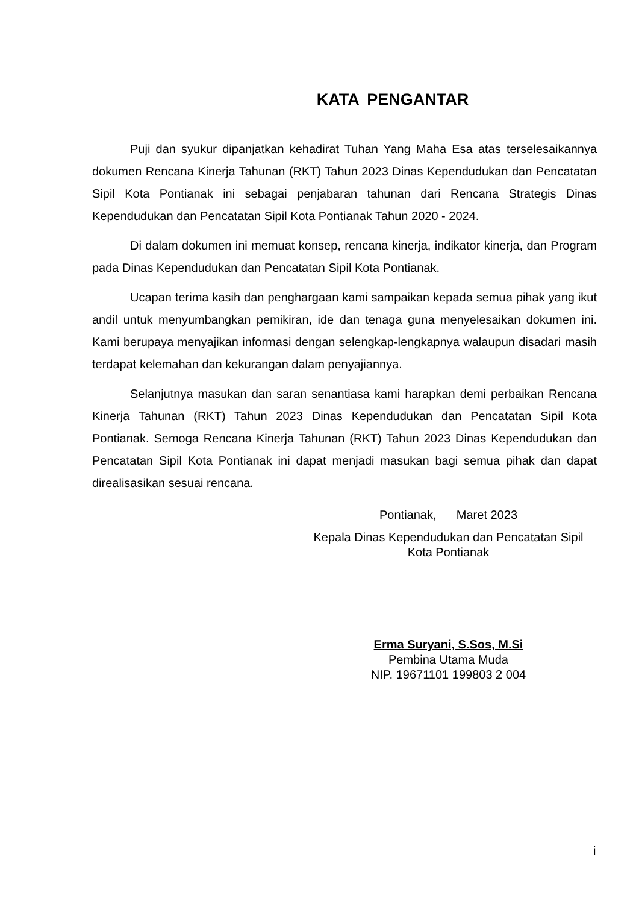KATA PENGANTAR
Puji dan syukur dipanjatkan kehadirat Tuhan Yang Maha Esa atas terselesaikannya dokumen Rencana Kinerja Tahunan (RKT) Tahun 2023 Dinas Kependudukan dan Pencatatan Sipil Kota Pontianak ini sebagai penjabaran tahunan dari Rencana Strategis Dinas Kependudukan dan Pencatatan Sipil Kota Pontianak Tahun 2020 - 2024.
Di dalam dokumen ini memuat konsep, rencana kinerja, indikator kinerja, dan Program pada Dinas Kependudukan dan Pencatatan Sipil Kota Pontianak.
Ucapan terima kasih dan penghargaan kami sampaikan kepada semua pihak yang ikut andil untuk menyumbangkan pemikiran, ide dan tenaga guna menyelesaikan dokumen ini. Kami berupaya menyajikan informasi dengan selengkap-lengkapnya walaupun disadari masih terdapat kelemahan dan kekurangan dalam penyajiannya.
Selanjutnya masukan dan saran senantiasa kami harapkan demi perbaikan Rencana Kinerja Tahunan (RKT) Tahun 2023 Dinas Kependudukan dan Pencatatan Sipil Kota Pontianak. Semoga Rencana Kinerja Tahunan (RKT) Tahun 2023 Dinas Kependudukan dan Pencatatan Sipil Kota Pontianak ini dapat menjadi masukan bagi semua pihak dan dapat direalisasikan sesuai rencana.
Pontianak, Maret 2023
Kepala Dinas Kependudukan dan Pencatatan Sipil
Kota Pontianak
Erma Suryani, S.Sos, M.Si
Pembina Utama Muda
NIP. 19671101 199803 2 004
i